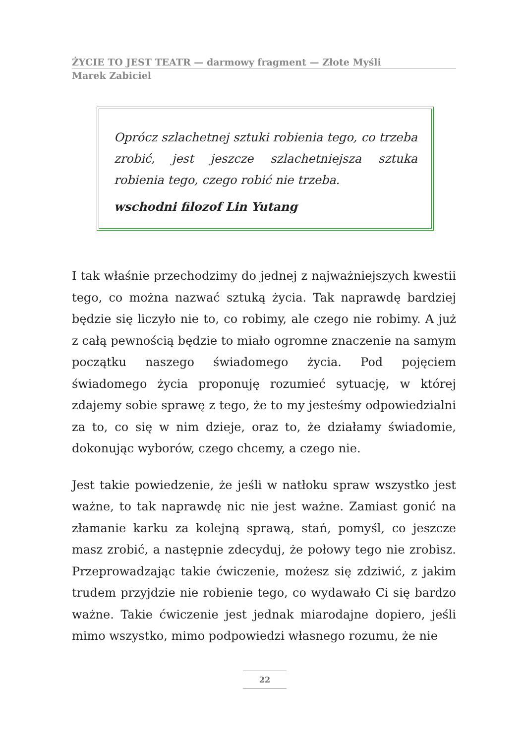ŻYCIE TO JEST TEATR — darmowy fragment — Złote Myśli
Marek Zabiciel
Oprócz szlachetnej sztuki robienia tego, co trzeba zrobić, jest jeszcze szlachetniejsza sztuka robienia tego, czego robić nie trzeba.
wschodni filozof Lin Yutang
I tak właśnie przechodzimy do jednej z najważniejszych kwestii tego, co można nazwać sztuką życia. Tak naprawdę bardziej będzie się liczyło nie to, co robimy, ale czego nie robimy. A już z całą pewnością będzie to miało ogromne znaczenie na samym początku naszego świadomego życia. Pod pojęciem świadomego życia proponuję rozumieć sytuację, w której zdajemy sobie sprawę z tego, że to my jesteśmy odpowiedzialni za to, co się w nim dzieje, oraz to, że działamy świadomie, dokonując wyborów, czego chcemy, a czego nie.
Jest takie powiedzenie, że jeśli w natłoku spraw wszystko jest ważne, to tak naprawdę nic nie jest ważne. Zamiast gonić na złamanie karku za kolejną sprawą, stań, pomyśl, co jeszcze masz zrobić, a następnie zdecyduj, że połowy tego nie zrobisz. Przeprowadzając takie ćwiczenie, możesz się zdziwić, z jakim trudem przyjdzie nie robienie tego, co wydawało Ci się bardzo ważne. Takie ćwiczenie jest jednak miarodajne dopiero, jeśli mimo wszystko, mimo podpowiedzi własnego rozumu, że nie
22